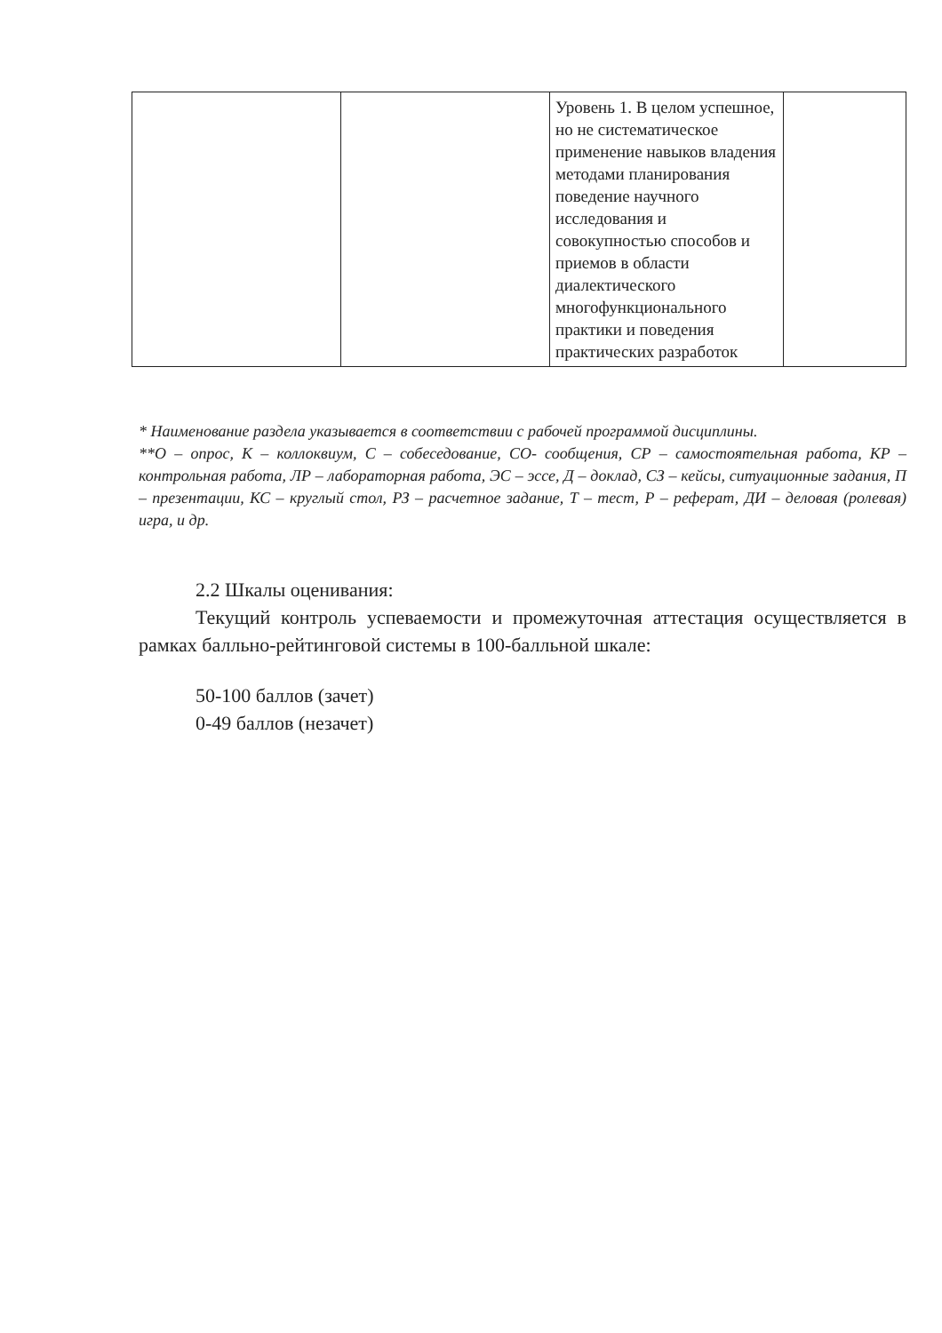| | | Уровень 1. В целом успешное, но не систематическое применение навыков владения методами планирования поведение научного исследования и совокупностью способов и приемов в области диалектического многофункционального практики и поведения практических разработок | |
* Наименование раздела указывается в соответствии с рабочей программой дисциплины.
**О – опрос, К – коллоквиум, С – собеседование, СО- сообщения, СР – самостоятельная работа, КР – контрольная работа, ЛР – лабораторная работа, ЭС – эссе, Д – доклад, СЗ – кейсы, ситуационные задания, П – презентации, КС – круглый стол, РЗ – расчетное задание, Т – тест, Р – реферат, ДИ – деловая (ролевая) игра, и др.
2.2 Шкалы оценивания:
Текущий контроль успеваемости и промежуточная аттестация осуществляется в рамках балльно-рейтинговой системы в 100-балльной шкале:
50-100 баллов (зачет)
0-49 баллов (незачет)